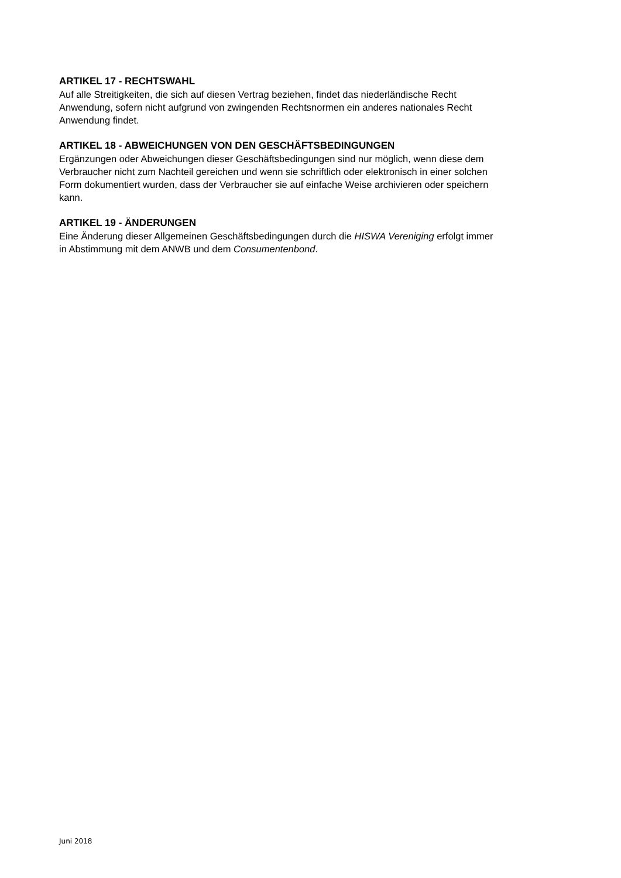ARTIKEL 17 - RECHTSWAHL
Auf alle Streitigkeiten, die sich auf diesen Vertrag beziehen, findet das niederländische Recht
Anwendung, sofern nicht aufgrund von zwingenden Rechtsnormen ein anderes nationales Recht
Anwendung findet.
ARTIKEL 18 - ABWEICHUNGEN VON DEN GESCHÄFTSBEDINGUNGEN
Ergänzungen oder Abweichungen dieser Geschäftsbedingungen sind nur möglich, wenn diese dem
Verbraucher nicht zum Nachteil gereichen und wenn sie schriftlich oder elektronisch in einer solchen
Form dokumentiert wurden, dass der Verbraucher sie auf einfache Weise archivieren oder speichern
kann.
ARTIKEL 19 - ÄNDERUNGEN
Eine Änderung dieser Allgemeinen Geschäftsbedingungen durch die HISWA Vereniging erfolgt immer
in Abstimmung mit dem ANWB und dem Consumentenbond.
Juni 2018